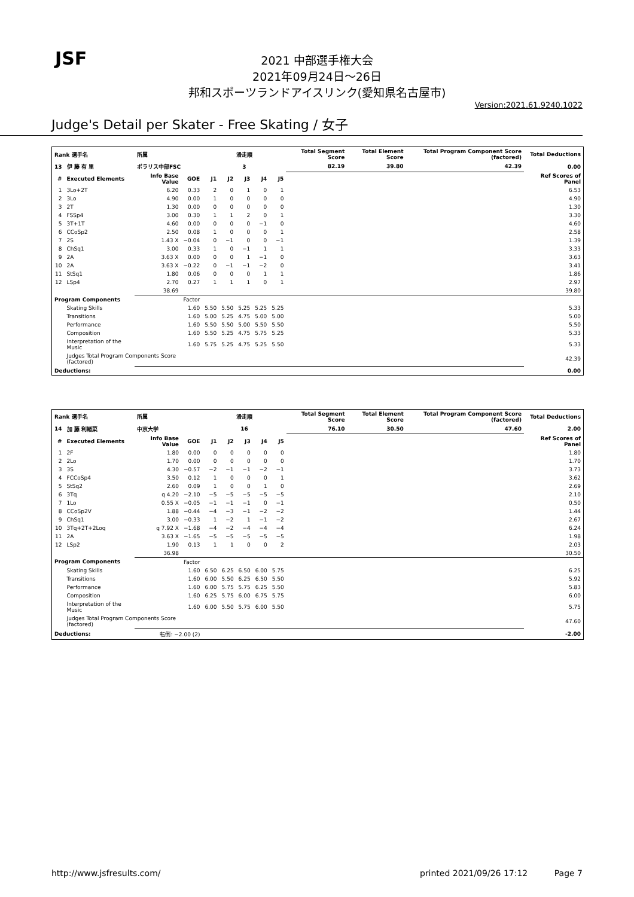JSF
2021 中部選手権大会
2021年09月24日～26日
邦和スポーツランドアイスリンク(愛知県名古屋市)
Version:2021.61.9240.1022
Judge's Detail per Skater - Free Skating / 女子
| Rank 選手名 | | 所属 | | 滑走順 | | | | | Total Segment Score | Total Element Score | Total Program Component Score (factored) | Total Deductions |
| --- | --- | --- | --- | --- | --- | --- | --- | --- | --- | --- | --- | --- |
| 13 | 伊 藤 有 里 | ポラリス中部FSC | | 3 | | | | | 82.19 | 39.80 | 42.39 | 0.00 |
| # | Executed Elements | Info Base Value | GOE | J1 | J2 | J3 | J4 | J5 | | | | Ref Scores of Panel |
| 1 | 3Lo+2T | 6.20 | 0.33 | 2 | 0 | 1 | 0 | 1 | | | | 6.53 |
| 2 | 3Lo | 4.90 | 0.00 | 1 | 0 | 0 | 0 | 0 | | | | 4.90 |
| 3 | 2T | 1.30 | 0.00 | 0 | 0 | 0 | 0 | 0 | | | | 1.30 |
| 4 | FSSp4 | 3.00 | 0.30 | 1 | 1 | 2 | 0 | 1 | | | | 3.30 |
| 5 | 3T+1T | 4.60 | 0.00 | 0 | 0 | 0 | −1 | 0 | | | | 4.60 |
| 6 | CCoSp2 | 2.50 | 0.08 | 1 | 0 | 0 | 0 | 1 | | | | 2.58 |
| 7 | 2S | 1.43 X | −0.04 | 0 | −1 | 0 | 0 | −1 | | | | 1.39 |
| 8 | ChSq1 | 3.00 | 0.33 | 1 | 0 | −1 | 1 | 1 | | | | 3.33 |
| 9 | 2A | 3.63 X | 0.00 | 0 | 0 | 1 | −1 | 0 | | | | 3.63 |
| 10 | 2A | 3.63 X | −0.22 | 0 | −1 | −1 | −2 | 0 | | | | 3.41 |
| 11 | StSq1 | 1.80 | 0.06 | 0 | 0 | 0 | 1 | 1 | | | | 1.86 |
| 12 | LSp4 | 2.70 | 0.27 | 1 | 1 | 1 | 0 | 1 | | | | 2.97 |
| | | 38.69 | | | | | | | | | | 39.80 |
| Program Components | | | Factor | | | | | | | | | |
| | Skating Skills | | 1.60 | 5.50 | 5.50 | 5.25 | 5.25 | 5.25 | | | | 5.33 |
| | Transitions | | 1.60 | 5.00 | 5.25 | 4.75 | 5.00 | 5.00 | | | | 5.00 |
| | Performance | | 1.60 | 5.50 | 5.50 | 5.00 | 5.50 | 5.50 | | | | 5.50 |
| | Composition | | 1.60 | 5.50 | 5.25 | 4.75 | 5.75 | 5.25 | | | | 5.33 |
| | Interpretation of the Music | | 1.60 | 5.75 | 5.25 | 4.75 | 5.25 | 5.50 | | | | 5.33 |
| | Judges Total Program Components Score (factored) | | | | | | | | | | | 42.39 |
| Deductions: | | | | | | | | | | | | 0.00 |
| Rank 選手名 | | 所属 | | 滑走順 | | | | | Total Segment Score | Total Element Score | Total Program Component Score (factored) | Total Deductions |
| --- | --- | --- | --- | --- | --- | --- | --- | --- | --- | --- | --- | --- |
| 14 | 加 藤 利緒菜 | 中京大学 | | 16 | | | | | 76.10 | 30.50 | 47.60 | 2.00 |
| # | Executed Elements | Info Base Value | GOE | J1 | J2 | J3 | J4 | J5 | | | | Ref Scores of Panel |
| 1 | 2F | 1.80 | 0.00 | 0 | 0 | 0 | 0 | 0 | | | | 1.80 |
| 2 | 2Lo | 1.70 | 0.00 | 0 | 0 | 0 | 0 | 0 | | | | 1.70 |
| 3 | 3S | 4.30 | −0.57 | −2 | −1 | −1 | −2 | −1 | | | | 3.73 |
| 4 | FCCoSp4 | 3.50 | 0.12 | 1 | 0 | 0 | 0 | 1 | | | | 3.62 |
| 5 | StSq2 | 2.60 | 0.09 | 1 | 0 | 0 | 1 | 0 | | | | 2.69 |
| 6 | 3Tq | q 4.20 | −2.10 | −5 | −5 | −5 | −5 | −5 | | | | 2.10 |
| 7 | 1Lo | 0.55 X | −0.05 | −1 | −1 | −1 | 0 | −1 | | | | 0.50 |
| 8 | CCoSp2V | 1.88 | −0.44 | −4 | −3 | −1 | −2 | −2 | | | | 1.44 |
| 9 | ChSq1 | 3.00 | −0.33 | 1 | −2 | 1 | −1 | −2 | | | | 2.67 |
| 10 | 3Tq+2T+2Loq | q 7.92 X | −1.68 | −4 | −2 | −4 | −4 | −4 | | | | 6.24 |
| 11 | 2A | 3.63 X | −1.65 | −5 | −5 | −5 | −5 | −5 | | | | 1.98 |
| 12 | LSp2 | 1.90 | 0.13 | 1 | 1 | 0 | 0 | 2 | | | | 2.03 |
| | | 36.98 | | | | | | | | | | 30.50 |
| Program Components | | | Factor | | | | | | | | | |
| | Skating Skills | | 1.60 | 6.50 | 6.25 | 6.50 | 6.00 | 5.75 | | | | 6.25 |
| | Transitions | | 1.60 | 6.00 | 5.50 | 6.25 | 6.50 | 5.50 | | | | 5.92 |
| | Performance | | 1.60 | 6.00 | 5.75 | 5.75 | 6.25 | 5.50 | | | | 5.83 |
| | Composition | | 1.60 | 6.25 | 5.75 | 6.00 | 6.75 | 5.75 | | | | 6.00 |
| | Interpretation of the Music | | 1.60 | 6.00 | 5.50 | 5.75 | 6.00 | 5.50 | | | | 5.75 |
| | Judges Total Program Components Score (factored) | | | | | | | | | | | 47.60 |
| Deductions: | | 転倒: −2.00 (2) | | | | | | | | | | -2.00 |
http://www.jsfresults.com/ printed 2021/09/26 17:12 Page 7